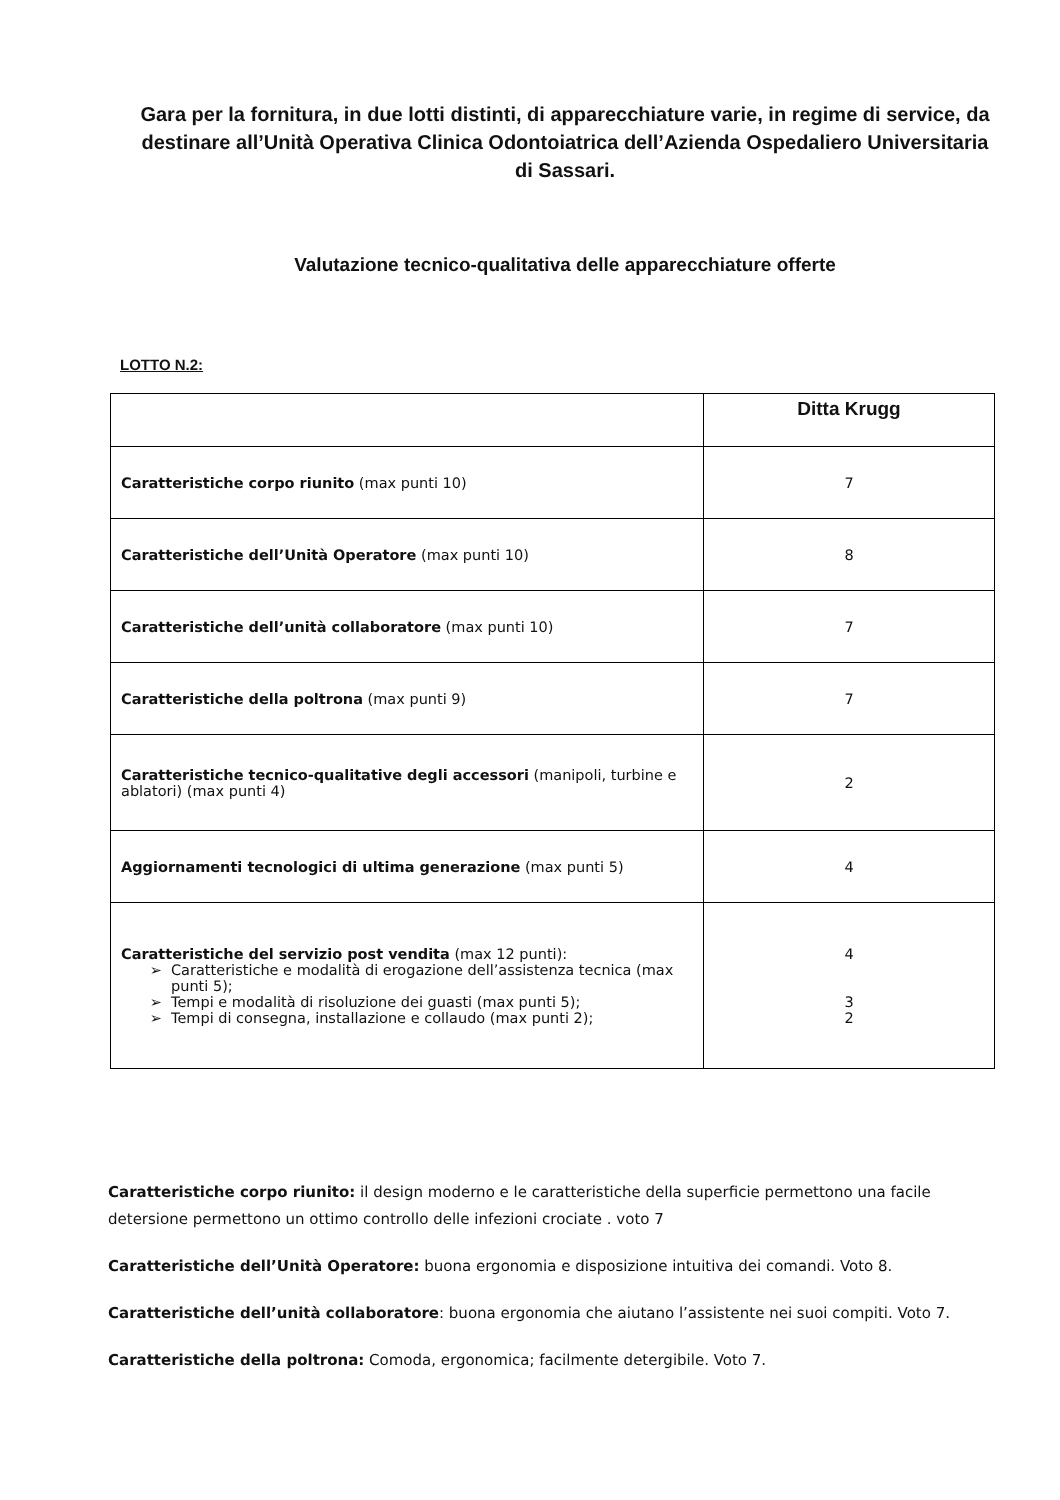Gara per la fornitura, in due lotti distinti, di apparecchiature varie, in regime di service, da destinare all’Unità Operativa Clinica Odontoiatrica dell’Azienda Ospedaliero Universitaria di Sassari.
Valutazione tecnico-qualitativa delle apparecchiature offerte
LOTTO N.2:
| | Ditta Krugg |
| --- | --- |
| Caratteristiche corpo riunito (max punti 10) | 7 |
| Caratteristiche dell’Unità Operatore (max punti 10) | 8 |
| Caratteristiche dell’unità collaboratore (max punti 10) | 7 |
| Caratteristiche della poltrona (max punti 9) | 7 |
| Caratteristiche tecnico-qualitative degli accessori (manipoli, turbine e ablatori) (max punti 4) | 2 |
| Aggiornamenti tecnologici di ultima generazione (max punti 5) | 4 |
| Caratteristiche del servizio post vendita (max 12 punti): Caratteristiche e modalità di erogazione dell’assistenza tecnica (max punti 5); Tempi e modalità di risoluzione dei guasti (max punti 5); Tempi di consegna, installazione e collaudo (max punti 2); | 4 3 2 |
Caratteristiche corpo riunito: il design moderno e le caratteristiche della superficie permettono una facile detersione permettono un ottimo controllo delle infezioni crociate . voto 7
Caratteristiche dell’Unità Operatore: buona ergonomia e disposizione intuitiva dei comandi. Voto 8.
Caratteristiche dell’unità collaboratore: buona ergonomia che aiutano l’assistente nei suoi compiti. Voto 7.
Caratteristiche della poltrona: Comoda, ergonomica; facilmente detergibile. Voto 7.